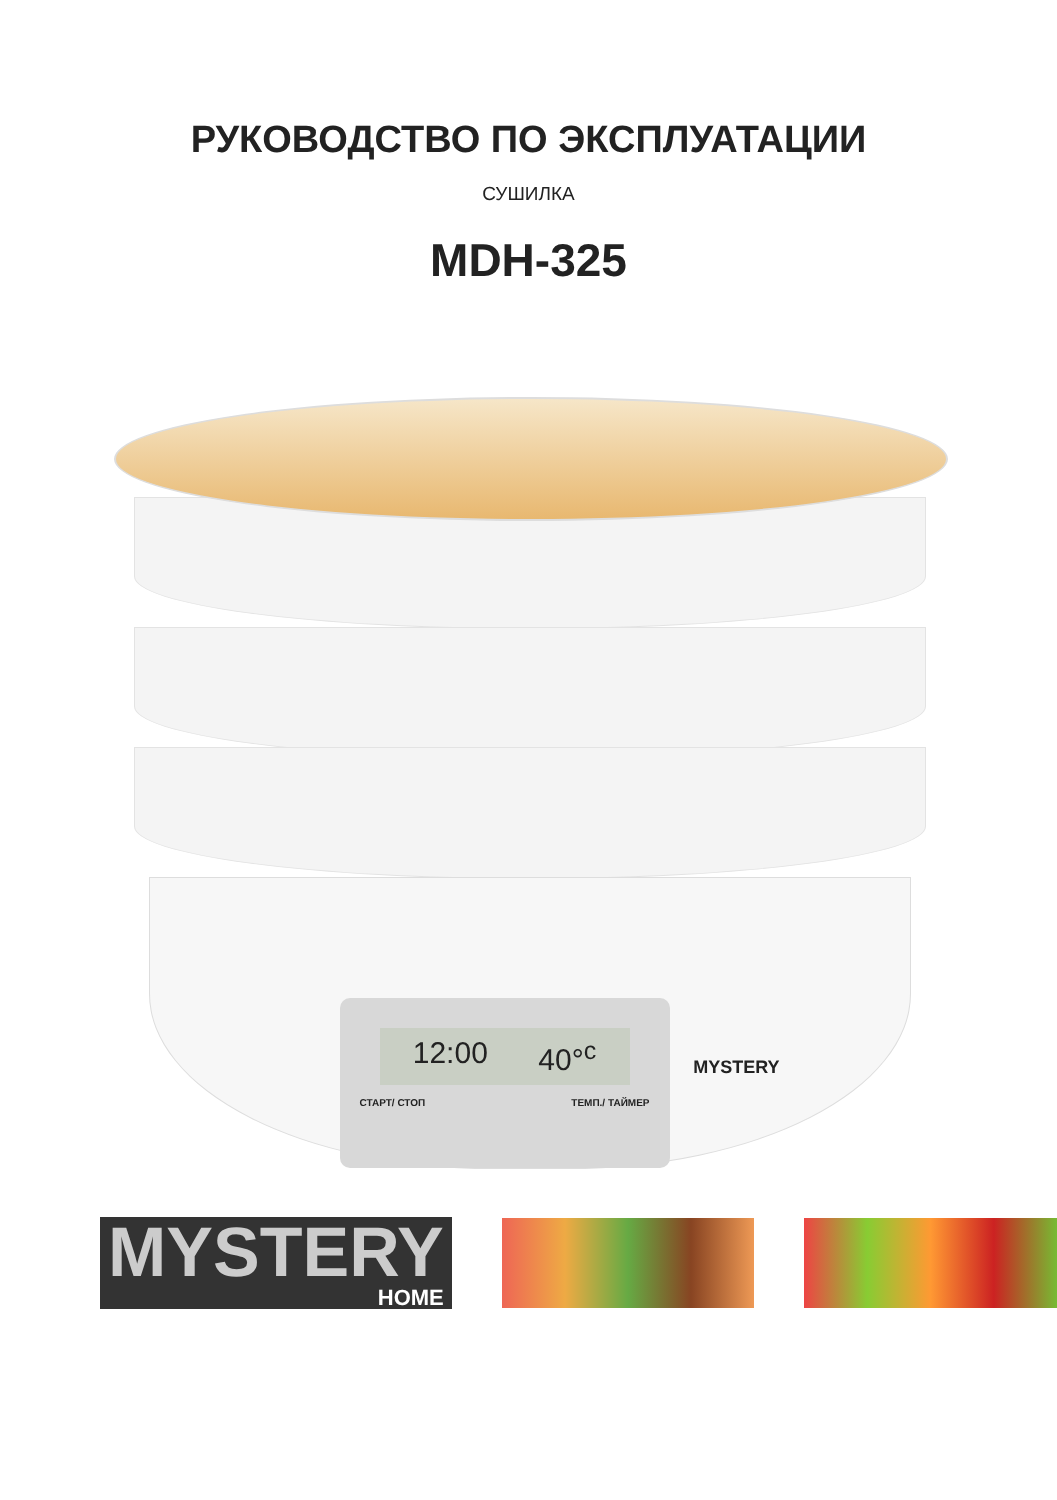РУКОВОДСТВО ПО ЭКСПЛУАТАЦИИ
СУШИЛКА
MDH-325
12:00 40°<sup>c</sup>
СТАРТ/ СТОП ТЕМП./ ТАЙМЕР
MYSTERY
MYSTERY
HOME